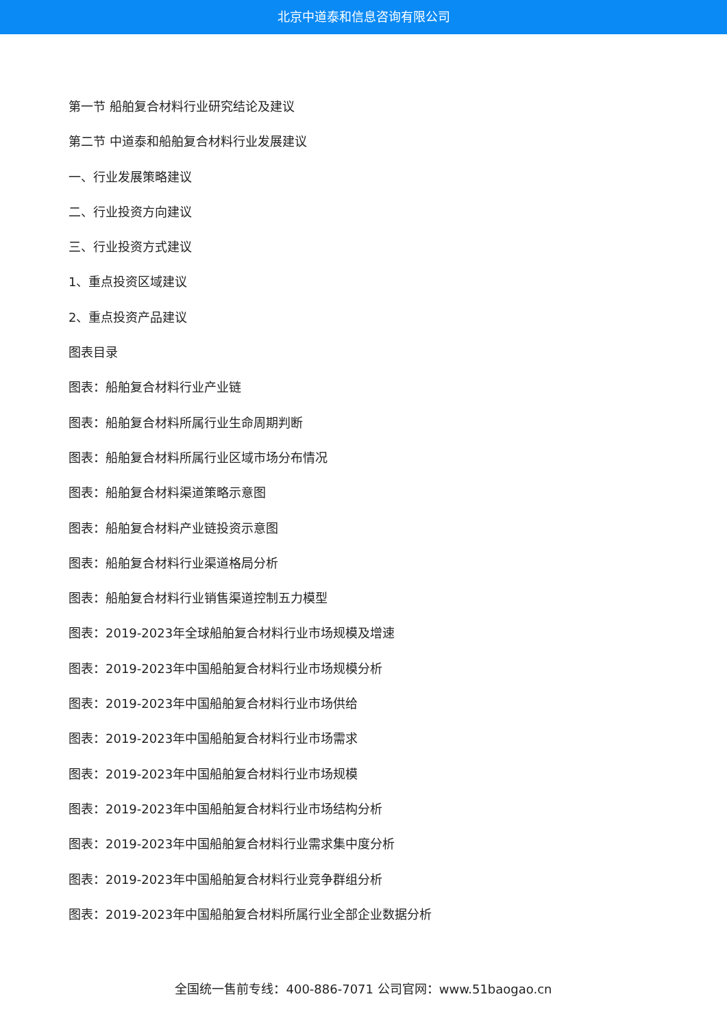北京中道泰和信息咨询有限公司
第一节 船舶复合材料行业研究结论及建议
第二节 中道泰和船舶复合材料行业发展建议
一、行业发展策略建议
二、行业投资方向建议
三、行业投资方式建议
1、重点投资区域建议
2、重点投资产品建议
图表目录
图表：船舶复合材料行业产业链
图表：船舶复合材料所属行业生命周期判断
图表：船舶复合材料所属行业区域市场分布情况
图表：船舶复合材料渠道策略示意图
图表：船舶复合材料产业链投资示意图
图表：船舶复合材料行业渠道格局分析
图表：船舶复合材料行业销售渠道控制五力模型
图表：2019-2023年全球船舶复合材料行业市场规模及增速
图表：2019-2023年中国船舶复合材料行业市场规模分析
图表：2019-2023年中国船舶复合材料行业市场供给
图表：2019-2023年中国船舶复合材料行业市场需求
图表：2019-2023年中国船舶复合材料行业市场规模
图表：2019-2023年中国船舶复合材料行业市场结构分析
图表：2019-2023年中国船舶复合材料行业需求集中度分析
图表：2019-2023年中国船舶复合材料行业竞争群组分析
图表：2019-2023年中国船舶复合材料所属行业全部企业数据分析
全国统一售前专线：400-886-7071 公司官网：www.51baogao.cn